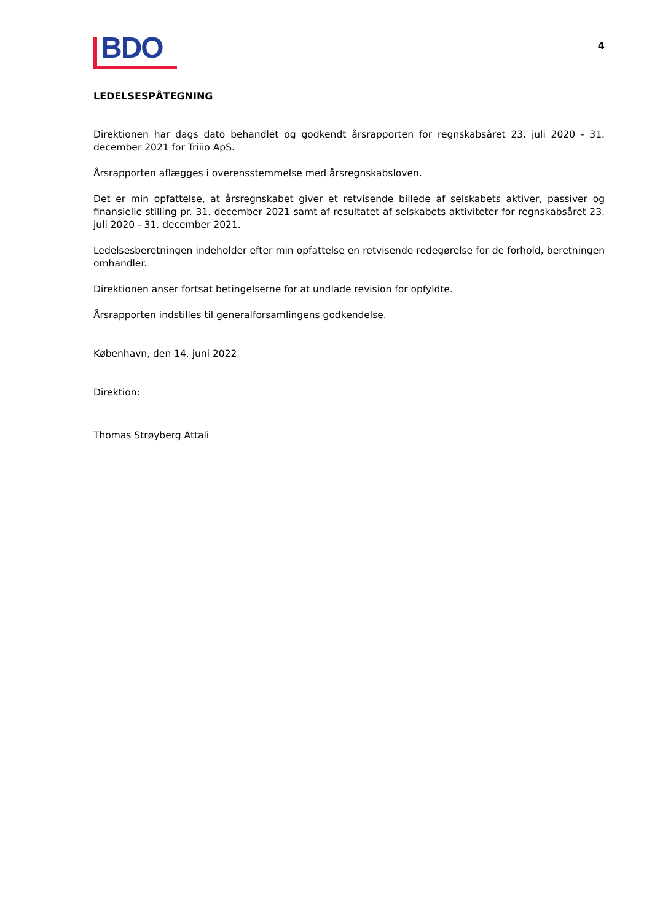BDO
4
LEDELSESPÅTEGNING
Direktionen har dags dato behandlet og godkendt årsrapporten for regnskabsåret 23. juli 2020 - 31. december 2021 for Triiio ApS.
Årsrapporten aflægges i overensstemmelse med årsregnskabsloven.
Det er min opfattelse, at årsregnskabet giver et retvisende billede af selskabets aktiver, passiver og finansielle stilling pr. 31. december 2021 samt af resultatet af selskabets aktiviteter for regnskabsåret 23. juli 2020 - 31. december 2021.
Ledelsesberetningen indeholder efter min opfattelse en retvisende redegørelse for de forhold, beretningen omhandler.
Direktionen anser fortsat betingelserne for at undlade revision for opfyldte.
Årsrapporten indstilles til generalforsamlingens godkendelse.
København, den 14. juni 2022
Direktion:
Thomas Strøyberg Attali